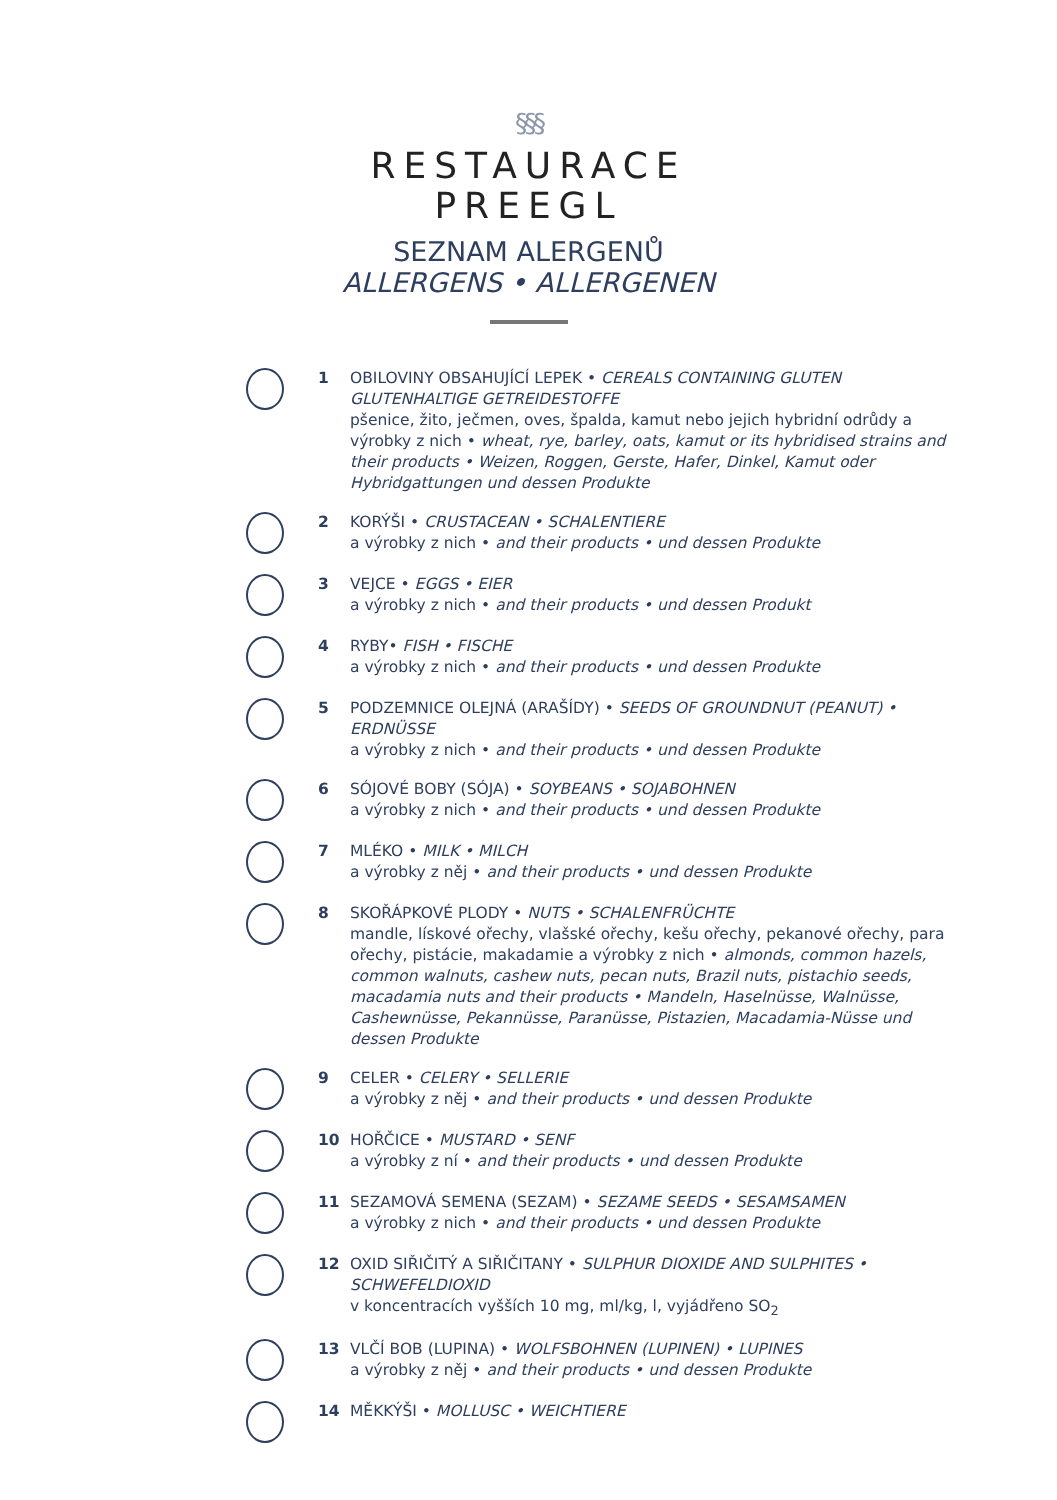§§§
RESTAURACE
PREEGL
SEZNAM ALERGENŮ
ALLERGENS • ALLERGENEN
1 OBILOVINY OBSAHUJÍCÍ LEPEK • CEREALS CONTAINING GLUTEN GLUTENHALTIGE GETREIDESTOFFE
pšenice, žito, ječmen, oves, špalda, kamut nebo jejich hybridní odrůdy a výrobky z nich • wheat, rye, barley, oats, kamut or its hybridised strains and their products • Weizen, Roggen, Gerste, Hafer, Dinkel, Kamut oder Hybridgattungen und dessen Produkte
2 KORÝŠI • CRUSTACEAN • SCHALENTIERE
a výrobky z nich • and their products • und dessen Produkte
3 VEJCE • EGGS • EIER
a výrobky z nich • and their products • und dessen Produkt
4 RYBY• FISH • FISCHE
a výrobky z nich • and their products • und dessen Produkte
5 PODZEMNICE OLEJNÁ (ARAŠÍDY) • SEEDS OF GROUNDNUT (PEANUT) • ERDNÜSSE
a výrobky z nich • and their products • und dessen Produkte
6 SÓJOVÉ BOBY (SÓJA) • SOYBEANS • SOJABOHNEN
a výrobky z nich • and their products • und dessen Produkte
7 MLÉKO • MILK • MILCH
a výrobky z něj • and their products • und dessen Produkte
8 SKOŘÁPKOVÉ PLODY • NUTS • SCHALENFRÜCHTE
mandle, lískové ořechy, vlašské ořechy, kešu ořechy, pekanové ořechy, para ořechy, pistácie, makadamie a výrobky z nich • almonds, common hazels, common walnuts, cashew nuts, pecan nuts, Brazil nuts, pistachio seeds, macadamia nuts and their products • Mandeln, Haselnüsse, Walnüsse, Cashewnüsse, Pekannüsse, Paranüsse, Pistazien, Macadamia-Nüsse und dessen Produkte
9 CELER • CELERY • SELLERIE
a výrobky z něj • and their products • und dessen Produkte
10 HOŘČICE • MUSTARD • SENF
a výrobky z ní • and their products • und dessen Produkte
11 SEZAMOVÁ SEMENA (SEZAM) • SEZAME SEEDS • SESAMSAMEN
a výrobky z nich • and their products • und dessen Produkte
12 OXID SIŘIČITÝ A SIŘIČITANY • SULPHUR DIOXIDE AND SULPHITES • SCHWEFELDIOXID
v koncentracích vyšších 10 mg, ml/kg, l, vyjádřeno SO<sub>2</sub>
13 VLČÍ BOB (LUPINA) • WOLFSBOHNEN (LUPINEN) • LUPINES
a výrobky z něj • and their products • und dessen Produkte
14 MĚKKÝŠI • MOLLUSC • WEICHTIERE